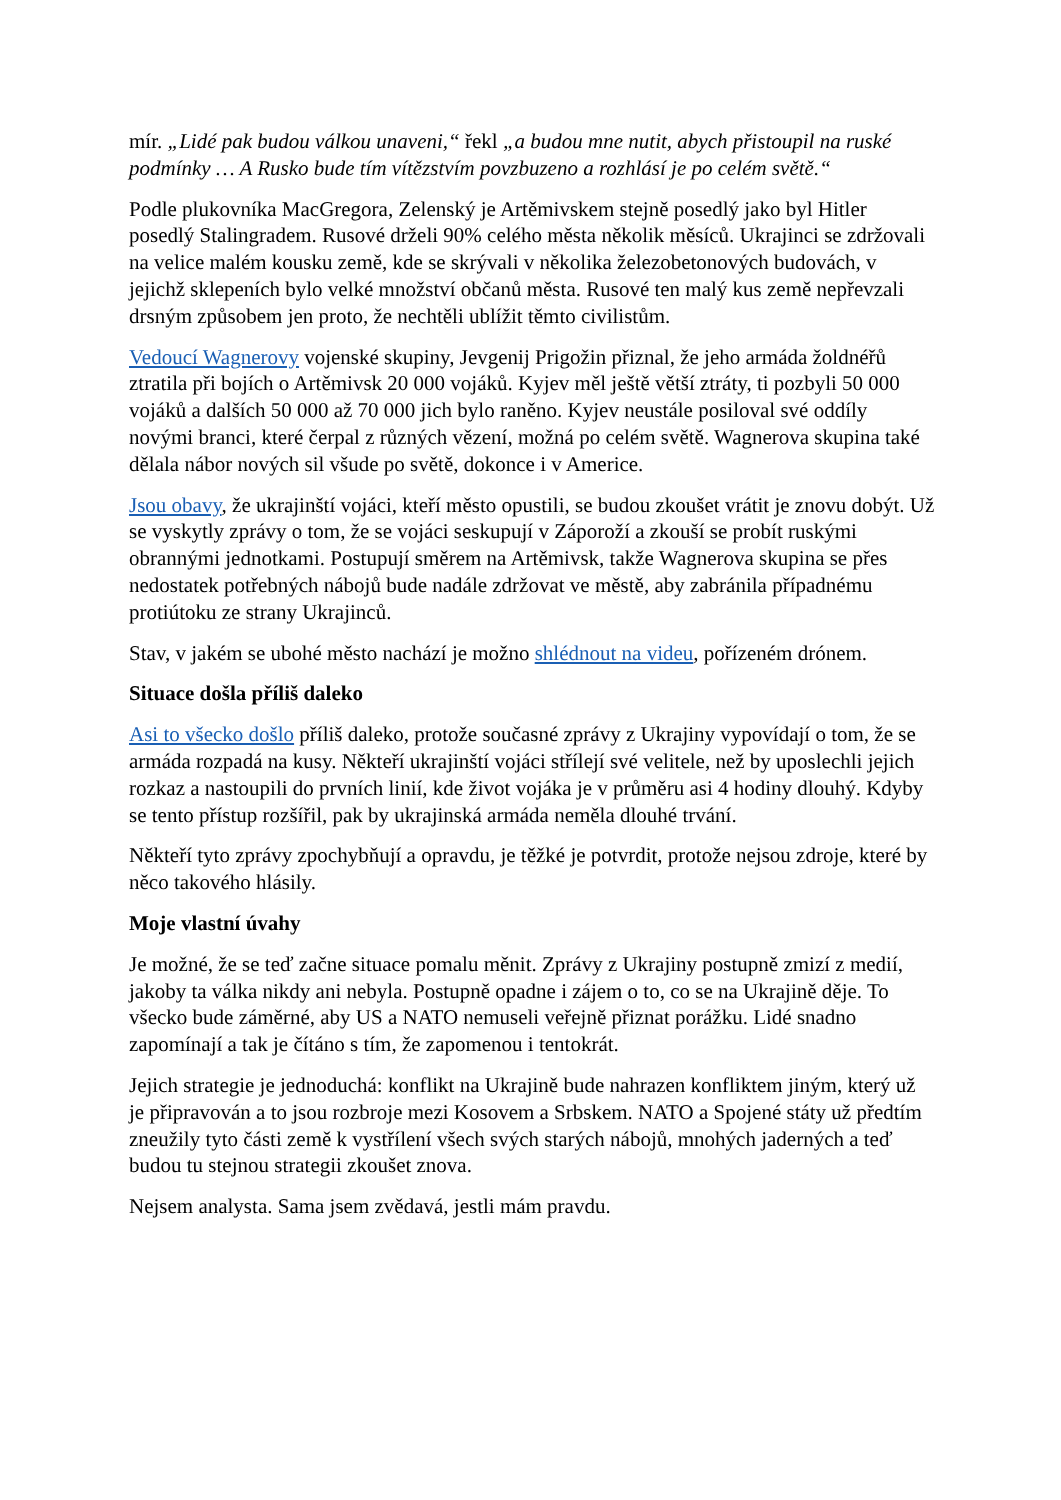mír. „Lidé pak budou válkou unaveni,“ řekl „a budou mne nutit, abych přistoupil na ruské podmínky … A Rusko bude tím vítězstvím povzbuzeno a rozhlásí je po celém světě.“
Podle plukovníka MacGregora, Zelenský je Artěmivskem stejně posedlý jako byl Hitler posedlý Stalingradem. Rusové drželi 90% celého města několik měsíců. Ukrajinci se zdržovali na velice malém kousku země, kde se skrývali v několika železobetonových budovách, v jejichž sklepeních bylo velké množství občanů města. Rusové ten malý kus země nepřevzali drsným způsobem jen proto, že nechtěli ublížit těmto civilistům.
Vedoucí Wagnerovy vojenské skupiny, Jevgenij Prigožin přiznal, že jeho armáda žoldnéřů ztratila při bojích o Artěmivsk 20 000 vojáků. Kyjev měl ještě větší ztráty, ti pozbyli 50 000 vojáků a dalších 50 000 až 70 000 jich bylo raněno. Kyjev neustále posiloval své oddíly novými branci, které čerpal z různých vězení, možná po celém světě. Wagnerova skupina také dělala nábor nových sil všude po světě, dokonce i v Americe.
Jsou obavy, že ukrajinští vojáci, kteří město opustili, se budou zkoušet vrátit je znovu dobýt. Už se vyskytly zprávy o tom, že se vojáci seskupují v Záporoží a zkouší se probít ruskými obrannými jednotkami. Postupují směrem na Artěmivsk, takže Wagnerova skupina se přes nedostatek potřebných nábojů bude nadále zdržovat ve městě, aby zabránila případnému protiútoku ze strany Ukrajinců.
Stav, v jakém se ubohé město nachází je možno shlédnout na videu, pořízeném drónem.
Situace došla příliš daleko
Asi to všecko došlo příliš daleko, protože současné zprávy z Ukrajiny vypovídají o tom, že se armáda rozpadá na kusy. Někteří ukrajinští vojáci střílejí své velitele, než by uposlechli jejich rozkaz a nastoupili do prvních linií, kde život vojáka je v průměru asi 4 hodiny dlouhý. Kdyby se tento přístup rozšířil, pak by ukrajinská armáda neměla dlouhé trvání.
Někteří tyto zprávy zpochybňují a opravdu, je těžké je potvrdit, protože nejsou zdroje, které by něco takového hlásily.
Moje vlastní úvahy
Je možné, že se teď začne situace pomalu měnit. Zprávy z Ukrajiny postupně zmizí z medií, jakoby ta válka nikdy ani nebyla. Postupně opadne i zájem o to, co se na Ukrajině děje. To všecko bude záměrné, aby US a NATO nemuseli veřejně přiznat porážku. Lidé snadno zapomínají a tak je čítáno s tím, že zapomenou i tentokrát.
Jejich strategie je jednoduchá: konflikt na Ukrajině bude nahrazen konfliktem jiným, který už je připravován a to jsou rozbroje mezi Kosovem a Srbskem. NATO a Spojené státy už předtím zneužily tyto části země k vystřílení všech svých starých nábojů, mnohých jaderných a teď budou tu stejnou strategii zkoušet znova.
Nejsem analysta. Sama jsem zvědavá, jestli mám pravdu.